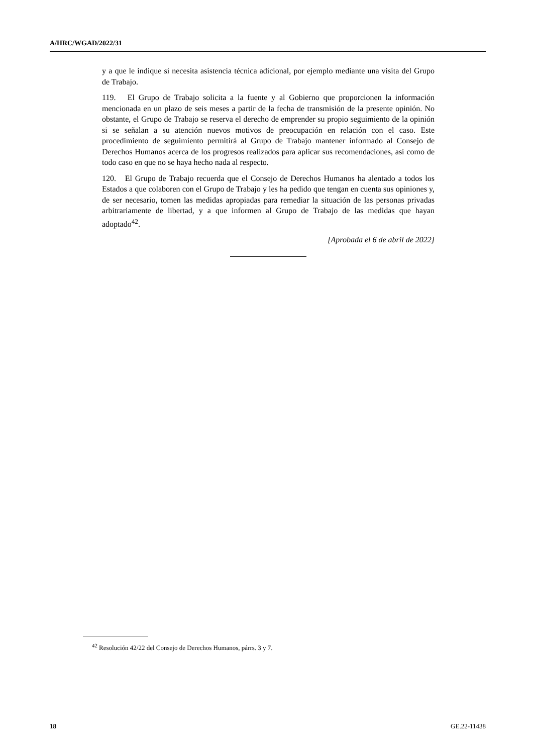A/HRC/WGAD/2022/31
y a que le indique si necesita asistencia técnica adicional, por ejemplo mediante una visita del Grupo de Trabajo.
119. El Grupo de Trabajo solicita a la fuente y al Gobierno que proporcionen la información mencionada en un plazo de seis meses a partir de la fecha de transmisión de la presente opinión. No obstante, el Grupo de Trabajo se reserva el derecho de emprender su propio seguimiento de la opinión si se señalan a su atención nuevos motivos de preocupación en relación con el caso. Este procedimiento de seguimiento permitirá al Grupo de Trabajo mantener informado al Consejo de Derechos Humanos acerca de los progresos realizados para aplicar sus recomendaciones, así como de todo caso en que no se haya hecho nada al respecto.
120. El Grupo de Trabajo recuerda que el Consejo de Derechos Humanos ha alentado a todos los Estados a que colaboren con el Grupo de Trabajo y les ha pedido que tengan en cuenta sus opiniones y, de ser necesario, tomen las medidas apropiadas para remediar la situación de las personas privadas arbitrariamente de libertad, y a que informen al Grupo de Trabajo de las medidas que hayan adoptado<sup>42</sup>.
[Aprobada el 6 de abril de 2022]
<sup>42</sup> Resolución 42/22 del Consejo de Derechos Humanos, párrs. 3 y 7.
18 GE.22-11438